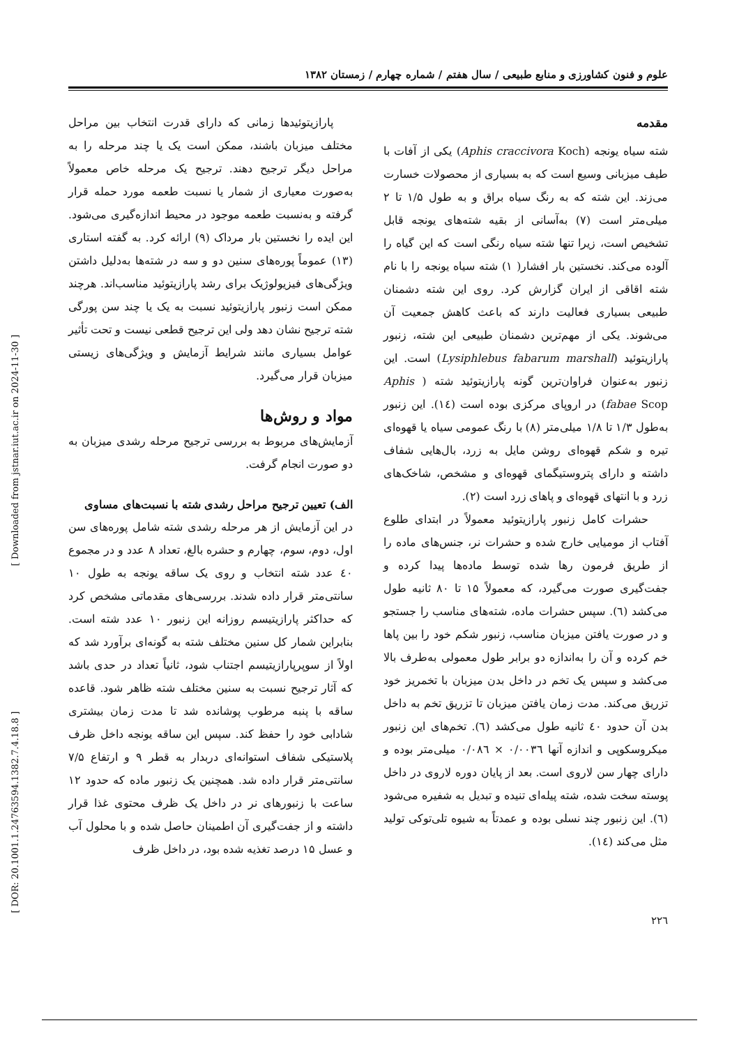علوم و فنون کشاورزی و منابع طبیعی / سال هفتم / شماره چهارم / زمستان ۱۳۸۲
مقدمه
شته سیاه یونجه (Aphis craccivora Koch) یکی از آفات با طیف میزبانی وسیع است که به بسیاری از محصولات خسارت می‌زند. این شته که به رنگ سیاه براق و به طول ۱/۵ تا ۲ میلی‌متر است (۷) به‌آسانی از بقیه شته‌های یونجه قابل تشخیص است، زیرا تنها شته سیاه رنگی است که این گیاه را آلوده می‌کند. نخستین بار افشار( ۱) شته سیاه یونجه را با نام شته اقاقی از ایران گزارش کرد. روی این شته دشمنان طبیعی بسیاری فعالیت دارند که باعث کاهش جمعیت آن می‌شوند. یکی از مهم‌ترین دشمنان طبیعی این شته، زنبور پارازیتوئید (Lysiphlebus fabarum marshall) است. این زنبور به‌عنوان فراوان‌ترین گونه پارازیتوئید شته ( Aphis fabae Scop) در اروپای مرکزی بوده است (۱٤). این زنبور به‌طول ۱/۳ تا ۱/۸ میلی‌متر (۸) با رنگ عمومی سیاه یا قهوه‌ای تیره و شکم قهوه‌ای روشن مایل به زرد، بال‌هایی شفاف داشته و دارای پتروستیگمای قهوه‌ای و مشخص، شاخک‌های زرد و با انتهای قهوه‌ای و پاهای زرد است (۲).
حشرات کامل زنبور پارازیتوئید معمولاً در ابتدای طلوع آفتاب از مومیایی خارج شده و حشرات نر، جنس‌های ماده را از طریق فرمون رها شده توسط ماده‌ها پیدا کرده و جفت‌گیری صورت می‌گیرد، که معمولاً ۱۵ تا ۸۰ ثانیه طول می‌کشد (٦). سپس حشرات ماده، شته‌های مناسب را جستجو و در صورت یافتن میزبان مناسب، زنبور شکم خود را بین پاها خم کرده و آن را به‌اندازه دو برابر طول معمولی به‌طرف بالا می‌کشد و سپس یک تخم در داخل بدن میزبان با تخمریز خود تزریق می‌کند. مدت زمان یافتن میزبان تا تزریق تخم به داخل بدن آن حدود ٤٠ ثانیه طول می‌کشد (٦). تخم‌های این زنبور میکروسکوپی و اندازه آنها ۰/۰۰۳٦ × ۰/۰۸٦ میلی‌متر بوده و دارای چهار سن لاروی است. بعد از پایان دوره لاروی در داخل پوسته سخت شده، شته پیله‌ای تنیده و تبدیل به شفیره می‌شود (٦). این زنبور چند نسلی بوده و عمدتاً به شیوه تلی‌توکی تولید مثل می‌کند (١٤).
۲۲٦
پارازیتوئیدها زمانی که دارای قدرت انتخاب بین مراحل مختلف میزبان باشند، ممکن است یک یا چند مرحله را به مراحل دیگر ترجیح دهند. ترجیح یک مرحله خاص معمولاً به‌صورت معیاری از شمار یا نسبت طعمه مورد حمله قرار گرفته و به‌نسبت طعمه موجود در محیط اندازه‌گیری می‌شود. این ایده را نخستین بار مرداک (۹) ارائه کرد. به گفته استاری (۱۳) عموماً پوره‌های سنین دو و سه در شته‌ها به‌دلیل داشتن ویژگی‌های فیزیولوژیک برای رشد پارازیتوئید مناسب‌اند. هرچند ممکن است زنبور پارازیتوئید نسبت به یک یا چند سن پورگی شته ترجیح نشان دهد ولی این ترجیح قطعی نیست و تحت تأثیر عوامل بسیاری مانند شرایط آزمایش و ویژگی‌های زیستی میزبان قرار می‌گیرد.
مواد و روش‌ها
آزمایش‌های مربوط به بررسی ترجیح مرحله رشدی میزبان به دو صورت انجام گرفت.
الف) تعیین ترجیح مراحل رشدی شته با نسبت‌های مساوی
در این آزمایش از هر مرحله رشدی شته شامل پوره‌های سن اول، دوم، سوم، چهارم و حشره بالغ، تعداد ۸ عدد و در مجموع ٤٠ عدد شته انتخاب و روی یک ساقه یونجه به طول ۱۰ سانتی‌متر قرار داده شدند. بررسی‌های مقدماتی مشخص کرد که حداکثر پارازیتیسم روزانه این زنبور ۱۰ عدد شته است. بنابراین شمار کل سنین مختلف شته به گونه‌ای برآورد شد که اولاً از سوپرپارازیتیسم اجتناب شود، ثانیاً تعداد در حدی باشد که آثار ترجیح نسبت به سنین مختلف شته ظاهر شود. قاعده ساقه با پنبه مرطوب پوشانده شد تا مدت زمان بیشتری شادابی خود را حفظ کند. سپس این ساقه یونجه داخل ظرف پلاستیکی شفاف استوانه‌ای دربدار به قطر ۹ و ارتفاع ۷/۵ سانتی‌متر قرار داده شد. همچنین یک زنبور ماده که حدود ۱۲ ساعت با زنبورهای نر در داخل یک ظرف محتوی غذا قرار داشته و از جفت‌گیری آن اطمینان حاصل شده و با محلول آب و عسل ۱۵ درصد تغذیه شده بود، در داخل ظرف
[ Downloaded from jstnar.iut.ac.ir on 2024-11-30 ]
[ DOR: 20.1001.1.24763594.1382.7.4.18.8 ]